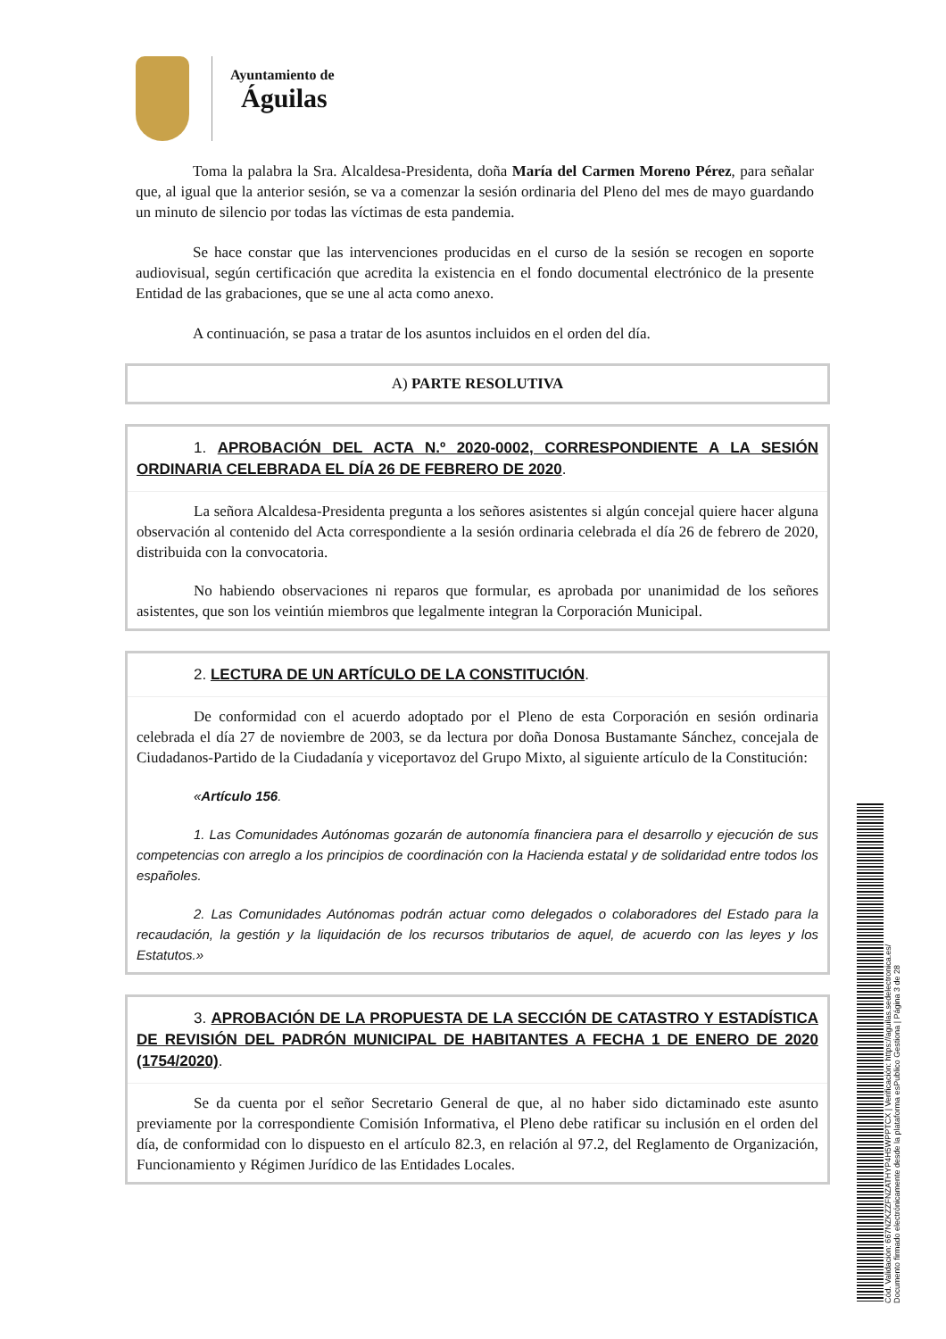Ayuntamiento de
Águilas
Toma la palabra la Sra. Alcaldesa-Presidenta, doña María del Carmen Moreno Pérez, para señalar que, al igual que la anterior sesión, se va a comenzar la sesión ordinaria del Pleno del mes de mayo guardando un minuto de silencio por todas las víctimas de esta pandemia.
Se hace constar que las intervenciones producidas en el curso de la sesión se recogen en soporte audiovisual, según certificación que acredita la existencia en el fondo documental electrónico de la presente Entidad de las grabaciones, que se une al acta como anexo.
A continuación, se pasa a tratar de los asuntos incluidos en el orden del día.
A) PARTE RESOLUTIVA
1. APROBACIÓN DEL ACTA N.º 2020-0002, CORRESPONDIENTE A LA SESIÓN ORDINARIA CELEBRADA EL DÍA 26 DE FEBRERO DE 2020.
La señora Alcaldesa-Presidenta pregunta a los señores asistentes si algún concejal quiere hacer alguna observación al contenido del Acta correspondiente a la sesión ordinaria celebrada el día 26 de febrero de 2020, distribuida con la convocatoria.
No habiendo observaciones ni reparos que formular, es aprobada por unanimidad de los señores asistentes, que son los veintiún miembros que legalmente integran la Corporación Municipal.
2. LECTURA DE UN ARTÍCULO DE LA CONSTITUCIÓN.
De conformidad con el acuerdo adoptado por el Pleno de esta Corporación en sesión ordinaria celebrada el día 27 de noviembre de 2003, se da lectura por doña Donosa Bustamante Sánchez, concejala de Ciudadanos-Partido de la Ciudadanía y viceportavoz del Grupo Mixto, al siguiente artículo de la Constitución:
«Artículo 156.
1. Las Comunidades Autónomas gozarán de autonomía financiera para el desarrollo y ejecución de sus competencias con arreglo a los principios de coordinación con la Hacienda estatal y de solidaridad entre todos los españoles.
2. Las Comunidades Autónomas podrán actuar como delegados o colaboradores del Estado para la recaudación, la gestión y la liquidación de los recursos tributarios de aquel, de acuerdo con las leyes y los Estatutos.»
3. APROBACIÓN DE LA PROPUESTA DE LA SECCIÓN DE CATASTRO Y ESTADÍSTICA DE REVISIÓN DEL PADRÓN MUNICIPAL DE HABITANTES A FECHA 1 DE ENERO DE 2020 (1754/2020).
Se da cuenta por el señor Secretario General de que, al no haber sido dictaminado este asunto previamente por la correspondiente Comisión Informativa, el Pleno debe ratificar su inclusión en el orden del día, de conformidad con lo dispuesto en el artículo 82.3, en relación al 97.2, del Reglamento de Organización, Funcionamiento y Régimen Jurídico de las Entidades Locales.
Cód. Validación: 667NZKZZFNZATHYP4H5WPPTCX | Verificación: https://aguilas.sedelectronica.es/
Documento firmado electrónicamente desde la plataforma esPublico Gestiona | Página 3 de 28